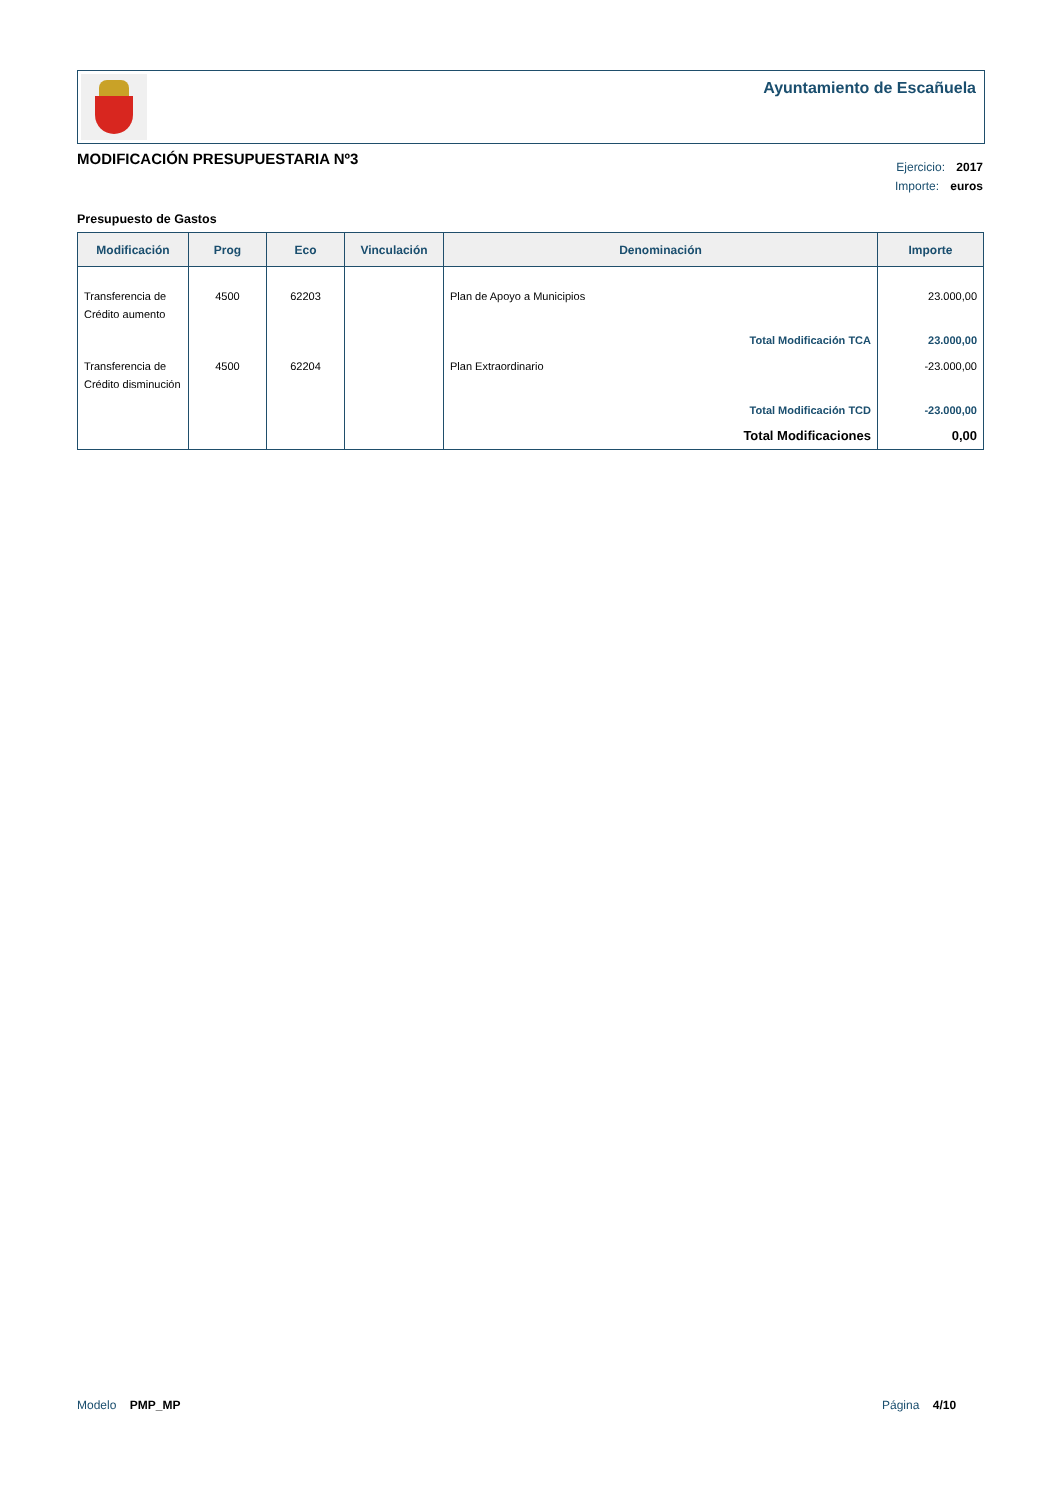Ayuntamiento de Escañuela
MODIFICACIÓN PRESUPUESTARIA Nº3
Ejercicio: 2017
Importe: euros
Presupuesto de Gastos
| Modificación | Prog | Eco | Vinculación | Denominación | Importe |
| --- | --- | --- | --- | --- | --- |
| Transferencia de Crédito aumento | 4500 | 62203 | | Plan de Apoyo a Municipios | 23.000,00 |
| | | | | Total Modificación TCA | 23.000,00 |
| Transferencia de Crédito disminución | 4500 | 62204 | | Plan Extraordinario | -23.000,00 |
| | | | | Total Modificación TCD | -23.000,00 |
| | | | | Total Modificaciones | 0,00 |
Modelo PMP_MP Página 4/10